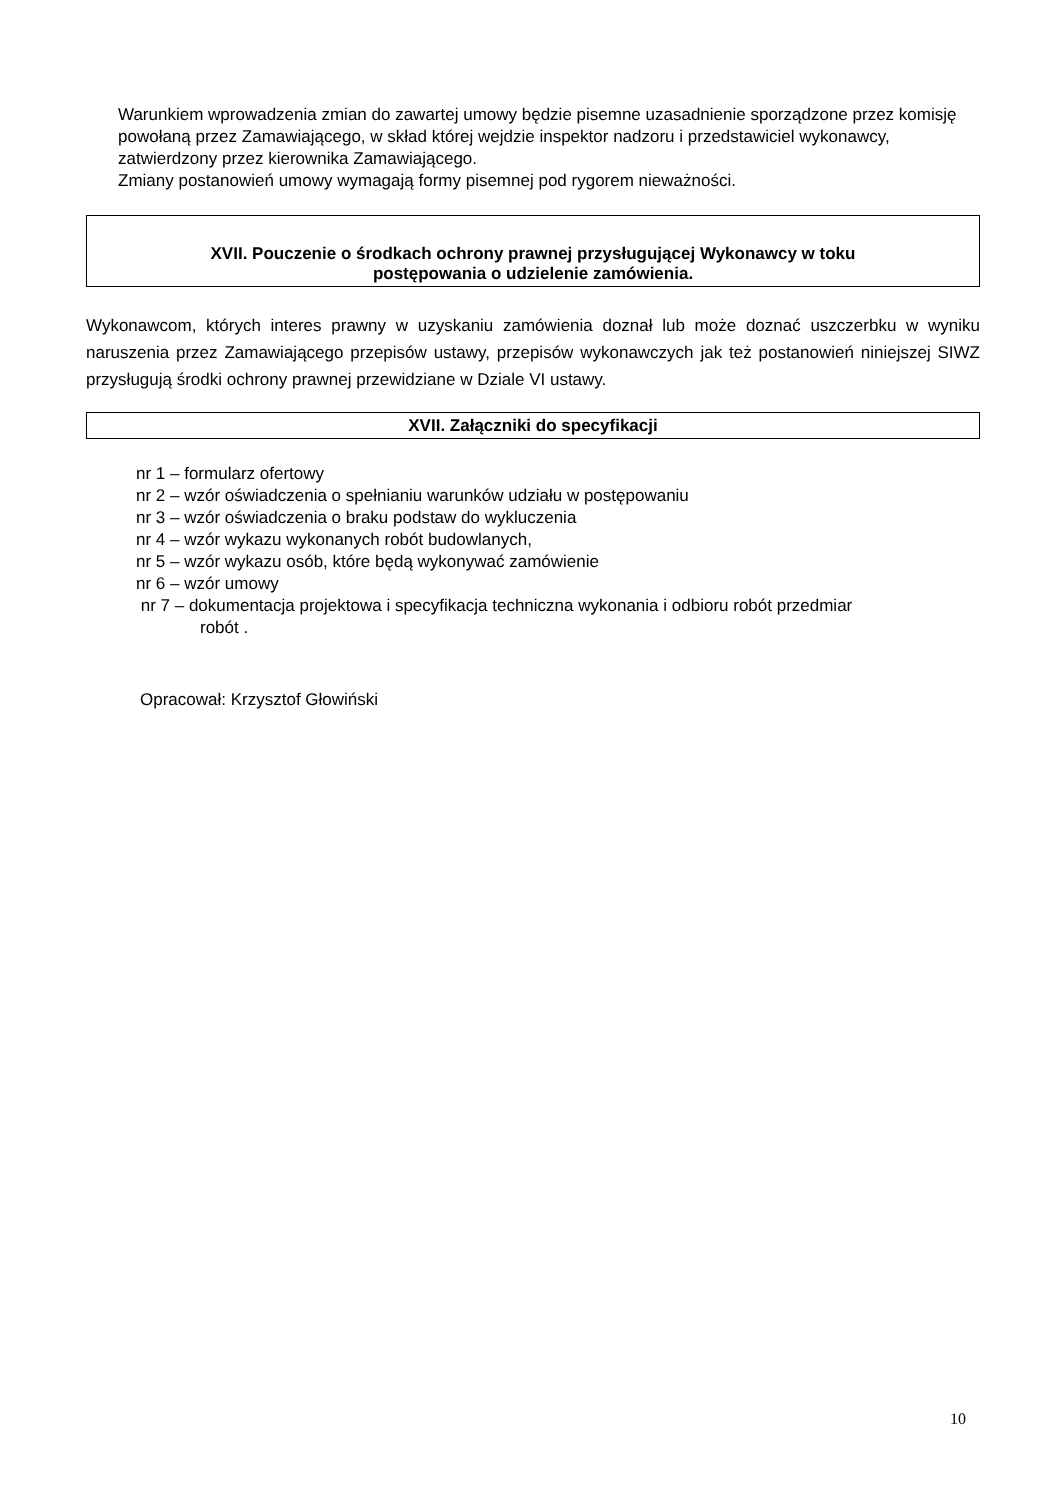Warunkiem wprowadzenia zmian do zawartej umowy będzie pisemne uzasadnienie sporządzone przez komisję powołaną przez Zamawiającego, w skład której wejdzie inspektor nadzoru i przedstawiciel wykonawcy, zatwierdzony przez kierownika Zamawiającego.
Zmiany postanowień umowy wymagają formy pisemnej pod rygorem nieważności.
XVII. Pouczenie o środkach ochrony prawnej przysługującej Wykonawcy w toku
postępowania o udzielenie zamówienia.
Wykonawcom, których interes prawny w uzyskaniu zamówienia doznał lub może doznać uszczerbku w wyniku naruszenia przez Zamawiającego przepisów ustawy, przepisów wykonawczych jak też postanowień niniejszej SIWZ przysługują środki ochrony prawnej przewidziane w Dziale VI ustawy.
XVII. Załączniki do specyfikacji
nr 1 – formularz ofertowy
nr 2 – wzór oświadczenia o spełnianiu warunków udziału w postępowaniu
nr 3 – wzór oświadczenia o braku podstaw do wykluczenia
nr 4 – wzór wykazu wykonanych robót budowlanych,
nr 5 – wzór wykazu osób, które będą wykonywać zamówienie
nr 6 – wzór umowy
nr 7 – dokumentacja projektowa i specyfikacja techniczna wykonania i odbioru robót przedmiar
robót .
Opracował: Krzysztof Głowiński
10